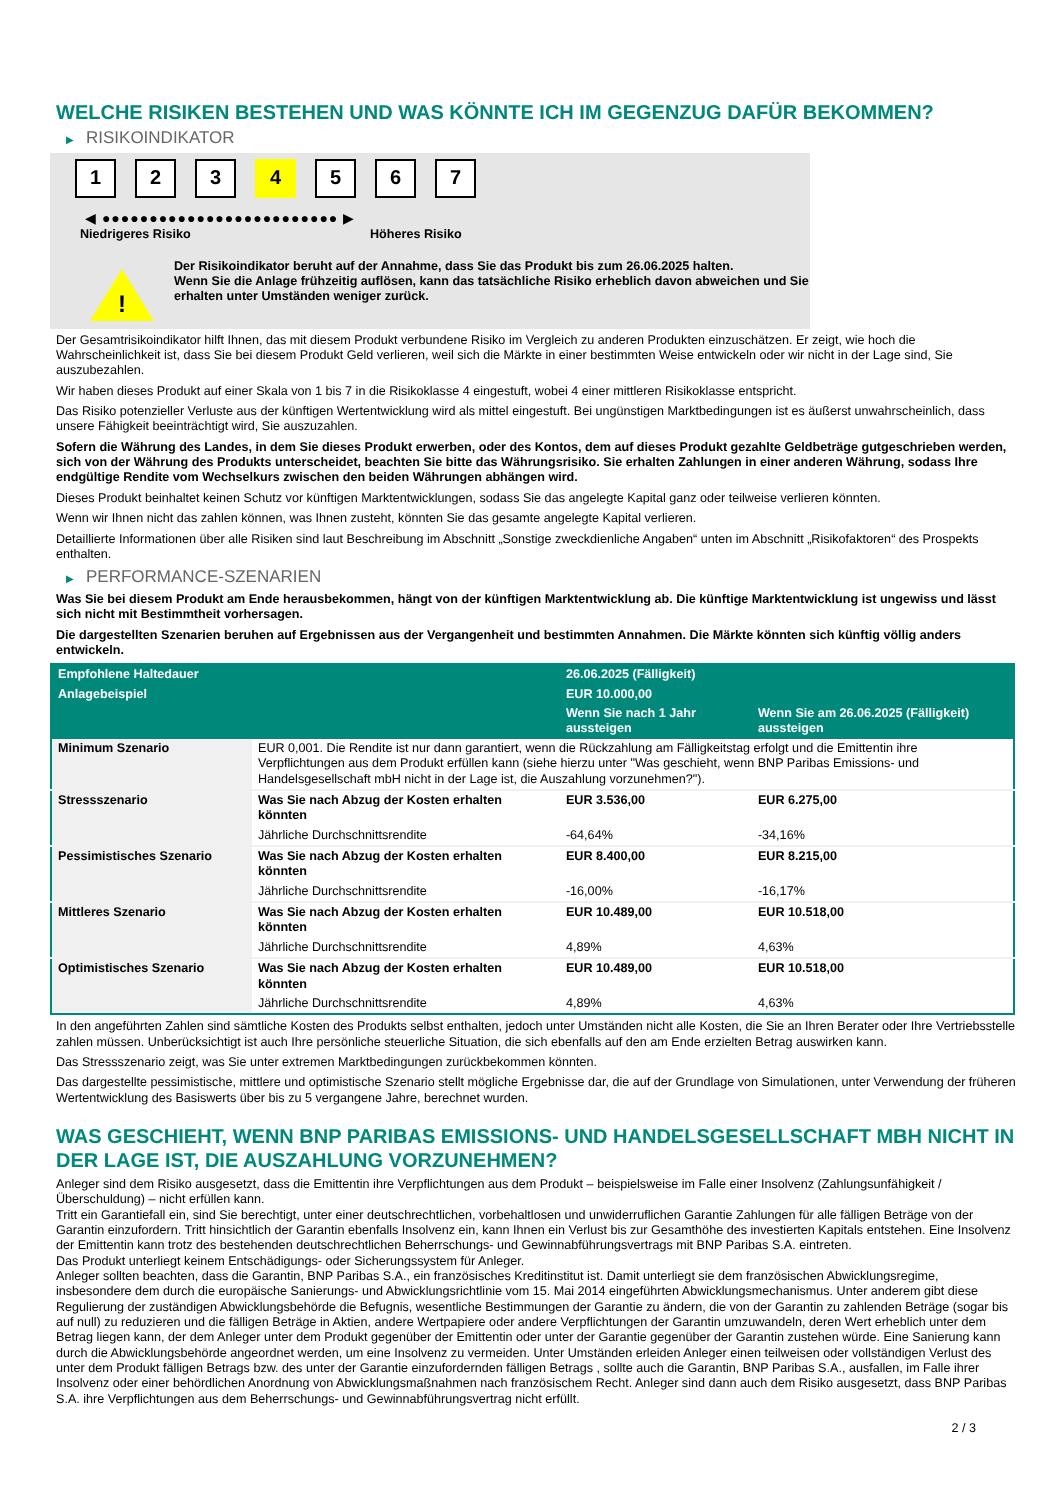WELCHE RISIKEN BESTEHEN UND WAS KÖNNTE ICH IM GEGENZUG DAFÜR BEKOMMEN?
▶ RISIKOINDIKATOR
1 2 3 4 5 6 7
◀ ●●●●●●●●●●●●●●●●●●●●●●●●● ▶
Niedrigeres Risiko Höheres Risiko
!
Der Risikoindikator beruht auf der Annahme, dass Sie das Produkt bis zum 26.06.2025 halten.
Wenn Sie die Anlage frühzeitig auflösen, kann das tatsächliche Risiko erheblich davon abweichen und Sie erhalten unter Umständen weniger zurück.
Der Gesamtrisikoindikator hilft Ihnen, das mit diesem Produkt verbundene Risiko im Vergleich zu anderen Produkten einzuschätzen. Er zeigt, wie hoch die Wahrscheinlichkeit ist, dass Sie bei diesem Produkt Geld verlieren, weil sich die Märkte in einer bestimmten Weise entwickeln oder wir nicht in der Lage sind, Sie auszubezahlen.
Wir haben dieses Produkt auf einer Skala von 1 bis 7 in die Risikoklasse 4 eingestuft, wobei 4 einer mittleren Risikoklasse entspricht.
Das Risiko potenzieller Verluste aus der künftigen Wertentwicklung wird als mittel eingestuft. Bei ungünstigen Marktbedingungen ist es äußerst unwahrscheinlich, dass unsere Fähigkeit beeinträchtigt wird, Sie auszuzahlen.
Sofern die Währung des Landes, in dem Sie dieses Produkt erwerben, oder des Kontos, dem auf dieses Produkt gezahlte Geldbeträge gutgeschrieben werden, sich von der Währung des Produkts unterscheidet, beachten Sie bitte das Währungsrisiko. Sie erhalten Zahlungen in einer anderen Währung, sodass Ihre endgültige Rendite vom Wechselkurs zwischen den beiden Währungen abhängen wird.
Dieses Produkt beinhaltet keinen Schutz vor künftigen Marktentwicklungen, sodass Sie das angelegte Kapital ganz oder teilweise verlieren könnten.
Wenn wir Ihnen nicht das zahlen können, was Ihnen zusteht, könnten Sie das gesamte angelegte Kapital verlieren.
Detaillierte Informationen über alle Risiken sind laut Beschreibung im Abschnitt „Sonstige zweckdienliche Angaben“ unten im Abschnitt „Risikofaktoren“ des Prospekts enthalten.
▶ PERFORMANCE-SZENARIEN
Was Sie bei diesem Produkt am Ende herausbekommen, hängt von der künftigen Marktentwicklung ab. Die künftige Marktentwicklung ist ungewiss und lässt sich nicht mit Bestimmtheit vorhersagen.
Die dargestellten Szenarien beruhen auf Ergebnissen aus der Vergangenheit und bestimmten Annahmen. Die Märkte könnten sich künftig völlig anders entwickeln.
| Empfohlene Haltedauer | | 26.06.2025 (Fälligkeit) | |
| --- | --- | --- | --- |
| Anlagebeispiel | | EUR 10.000,00 | |
| | | Wenn Sie nach 1 Jahr aussteigen | Wenn Sie am 26.06.2025 (Fälligkeit) aussteigen |
| Minimum Szenario | EUR 0,001. Die Rendite ist nur dann garantiert, wenn die Rückzahlung am Fälligkeitstag erfolgt und die Emittentin ihre Verpflichtungen aus dem Produkt erfüllen kann (siehe hierzu unter "Was geschieht, wenn BNP Paribas Emissions- und Handelsgesellschaft mbH nicht in der Lage ist, die Auszahlung vorzunehmen?"). | | |
| Stressszenario | Was Sie nach Abzug der Kosten erhalten könnten | EUR 3.536,00 | EUR 6.275,00 |
| | Jährliche Durchschnittsrendite | -64,64% | -34,16% |
| Pessimistisches Szenario | Was Sie nach Abzug der Kosten erhalten könnten | EUR 8.400,00 | EUR 8.215,00 |
| | Jährliche Durchschnittsrendite | -16,00% | -16,17% |
| Mittleres Szenario | Was Sie nach Abzug der Kosten erhalten könnten | EUR 10.489,00 | EUR 10.518,00 |
| | Jährliche Durchschnittsrendite | 4,89% | 4,63% |
| Optimistisches Szenario | Was Sie nach Abzug der Kosten erhalten könnten | EUR 10.489,00 | EUR 10.518,00 |
| | Jährliche Durchschnittsrendite | 4,89% | 4,63% |
In den angeführten Zahlen sind sämtliche Kosten des Produkts selbst enthalten, jedoch unter Umständen nicht alle Kosten, die Sie an Ihren Berater oder Ihre Vertriebsstelle zahlen müssen. Unberücksichtigt ist auch Ihre persönliche steuerliche Situation, die sich ebenfalls auf den am Ende erzielten Betrag auswirken kann.
Das Stressszenario zeigt, was Sie unter extremen Marktbedingungen zurückbekommen könnten.
Das dargestellte pessimistische, mittlere und optimistische Szenario stellt mögliche Ergebnisse dar, die auf der Grundlage von Simulationen, unter Verwendung der früheren Wertentwicklung des Basiswerts über bis zu 5 vergangene Jahre, berechnet wurden.
WAS GESCHIEHT, WENN BNP PARIBAS EMISSIONS- UND HANDELSGESELLSCHAFT MBH NICHT IN DER LAGE IST, DIE AUSZAHLUNG VORZUNEHMEN?
Anleger sind dem Risiko ausgesetzt, dass die Emittentin ihre Verpflichtungen aus dem Produkt – beispielsweise im Falle einer Insolvenz (Zahlungsunfähigkeit / Überschuldung) – nicht erfüllen kann.
Tritt ein Garantiefall ein, sind Sie berechtigt, unter einer deutschrechtlichen, vorbehaltlosen und unwiderruflichen Garantie Zahlungen für alle fälligen Beträge von der Garantin einzufordern. Tritt hinsichtlich der Garantin ebenfalls Insolvenz ein, kann Ihnen ein Verlust bis zur Gesamthöhe des investierten Kapitals entstehen. Eine Insolvenz der Emittentin kann trotz des bestehenden deutschrechtlichen Beherrschungs- und Gewinnabführungsvertrags mit BNP Paribas S.A. eintreten.
Das Produkt unterliegt keinem Entschädigungs- oder Sicherungssystem für Anleger.
Anleger sollten beachten, dass die Garantin, BNP Paribas S.A., ein französisches Kreditinstitut ist. Damit unterliegt sie dem französischen Abwicklungsregime, insbesondere dem durch die europäische Sanierungs- und Abwicklungsrichtlinie vom 15. Mai 2014 eingeführten Abwicklungsmechanismus. Unter anderem gibt diese Regulierung der zuständigen Abwicklungsbehörde die Befugnis, wesentliche Bestimmungen der Garantie zu ändern, die von der Garantin zu zahlenden Beträge (sogar bis auf null) zu reduzieren und die fälligen Beträge in Aktien, andere Wertpapiere oder andere Verpflichtungen der Garantin umzuwandeln, deren Wert erheblich unter dem Betrag liegen kann, der dem Anleger unter dem Produkt gegenüber der Emittentin oder unter der Garantie gegenüber der Garantin zustehen würde. Eine Sanierung kann durch die Abwicklungsbehörde angeordnet werden, um eine Insolvenz zu vermeiden. Unter Umständen erleiden Anleger einen teilweisen oder vollständigen Verlust des unter dem Produkt fälligen Betrags bzw. des unter der Garantie einzufordernden fälligen Betrags , sollte auch die Garantin, BNP Paribas S.A., ausfallen, im Falle ihrer Insolvenz oder einer behördlichen Anordnung von Abwicklungsmaßnahmen nach französischem Recht. Anleger sind dann auch dem Risiko ausgesetzt, dass BNP Paribas S.A. ihre Verpflichtungen aus dem Beherrschungs- und Gewinnabführungsvertrag nicht erfüllt.
2 / 3